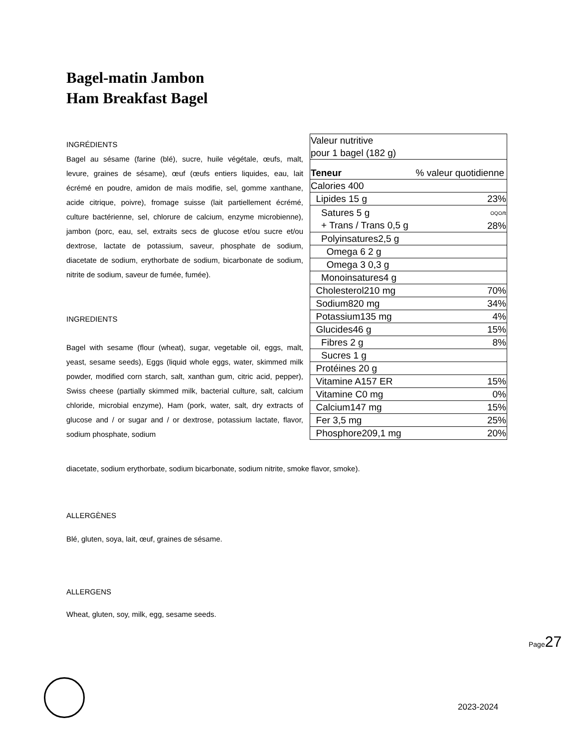Bagel-matin Jambon
Ham Breakfast Bagel
INGRÉDIENTS
Bagel au sésame (farine (blé), sucre, huile végétale, œufs, malt, levure, graines de sésame), œuf (œufs entiers liquides, eau, lait écrémé en poudre, amidon de maïs modifie, sel, gomme xanthane, acide citrique, poivre), fromage suisse (lait partiellement écrémé, culture bactérienne, sel, chlorure de calcium, enzyme microbienne), jambon (porc, eau, sel, extraits secs de glucose et/ou sucre et/ou dextrose, lactate de potassium, saveur, phosphate de sodium, diacetate de sodium, erythorbate de sodium, bicarbonate de sodium, nitrite de sodium, saveur de fumée, fumée).
INGREDIENTS
Bagel with sesame (flour (wheat), sugar, vegetable oil, eggs, malt, yeast, sesame seeds), Eggs (liquid whole eggs, water, skimmed milk powder, modified corn starch, salt, xanthan gum, citric acid, pepper), Swiss cheese (partially skimmed milk, bacterial culture, salt, calcium chloride, microbial enzyme), Ham (pork, water, salt, dry extracts of glucose and / or sugar and / or dextrose, potassium lactate, flavor, sodium phosphate, sodium
diacetate, sodium erythorbate, sodium bicarbonate, sodium nitrite, smoke flavor, smoke).
| Valeur nutritive pour 1 bagel (182 g) | |
| Teneur | % valeur quotidienne |
| Calories 400 | |
| Lipides 15 g | 23% |
| Satures 5 g + Trans / Trans 0,5 g | OQO/ft 28% |
| Polyinsatures2,5 g | |
| Omega 6 2 g | |
| Omega 3 0,3 g | |
| Monoinsatures4 g | |
| Cholesterol210 mg | 70% |
| Sodium820 mg | 34% |
| Potassium135 mg | 4% |
| Glucides46 g | 15% |
| Fibres 2 g | 8% |
| Sucres 1 g | |
| Protéines 20 g | |
| Vitamine A157 ER | 15% |
| Vitamine C0 mg | 0% |
| Calcium147 mg | 15% |
| Fer 3,5 mg | 25% |
| Phosphore209,1 mg | 20% |
ALLERGÈNES
Blé, gluten, soya, lait, œuf, graines de sésame.
ALLERGENS
Wheat, gluten, soy, milk, egg, sesame seeds.
Page27
2023-2024